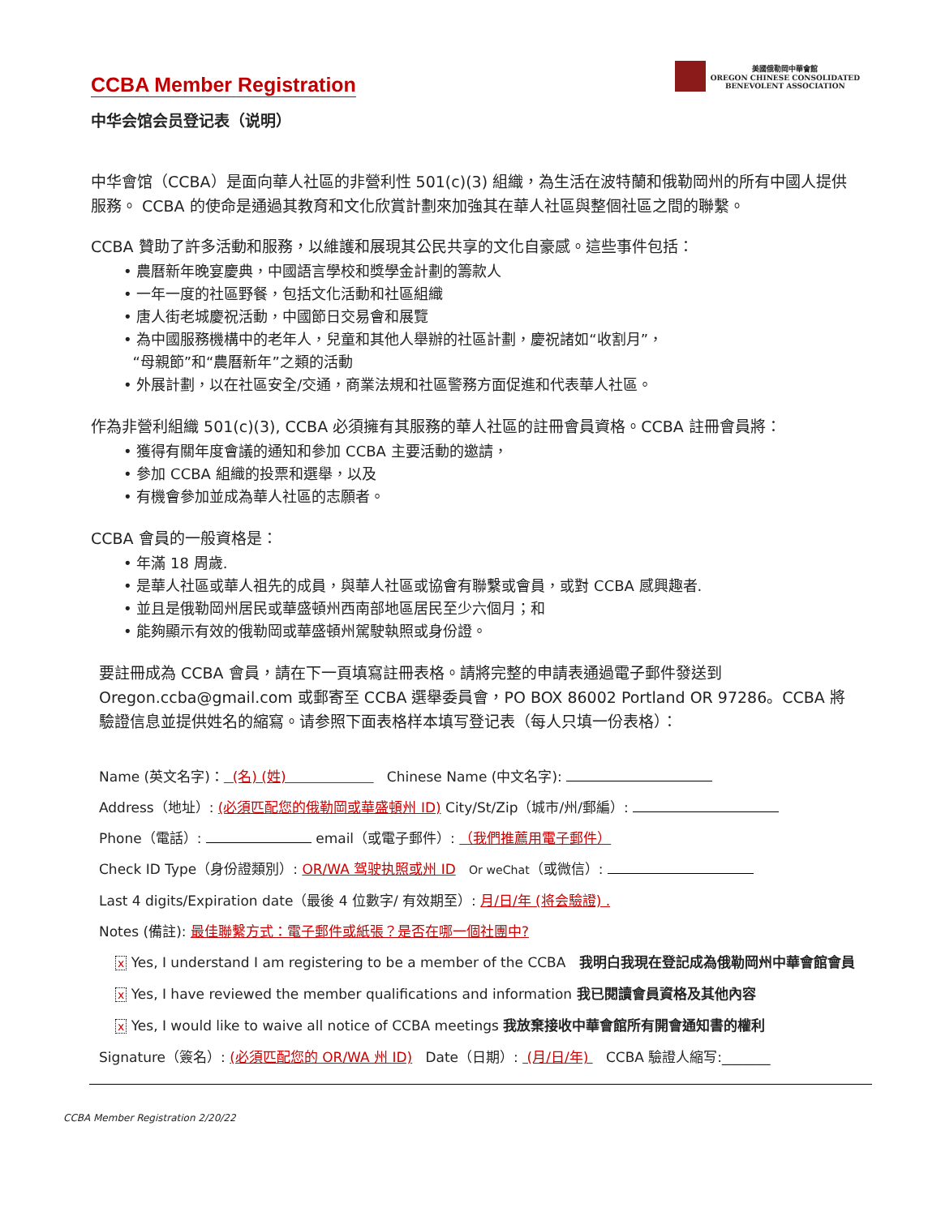CCBA Member Registration
美國俄勒岡中華會館
OREGON CHINESE CONSOLIDATED
BENEVOLENT ASSOCIATION
中华会馆会员登记表（说明）
中华會馆（CCBA）是面向華人社區的非營利性 501(c)(3) 組織，為生活在波特蘭和俄勒岡州的所有中國人提供服務。 CCBA 的使命是通過其教育和文化欣賞計劃來加強其在華人社區與整個社區之間的聯繫。
CCBA 贊助了許多活動和服務，以維護和展現其公民共享的文化自豪感。這些事件包括：
• 農曆新年晚宴慶典，中國語言學校和獎學金計劃的籌款人
• 一年一度的社區野餐，包括文化活動和社區組織
• 唐人街老城慶祝活動，中國節日交易會和展覽
• 為中國服務機構中的老年人，兒童和其他人舉辦的社區計劃，慶祝諸如“收割月”，
“母親節”和“農曆新年”之類的活動
• 外展計劃，以在社區安全/交通，商業法規和社區警務方面促進和代表華人社區。
作為非營利組織 501(c)(3), CCBA 必須擁有其服務的華人社區的註冊會員資格。CCBA 註冊會員將：
• 獲得有關年度會議的通知和參加 CCBA 主要活動的邀請，
• 參加 CCBA 組織的投票和選舉，以及
• 有機會參加並成為華人社區的志願者。
CCBA 會員的一般資格是：
• 年滿 18 周歲.
• 是華人社區或華人祖先的成員，與華人社區或協會有聯繫或會員，或對 CCBA 感興趣者.
• 並且是俄勒岡州居民或華盛頓州西南部地區居民至少六個月；和
• 能夠顯示有效的俄勒岡或華盛頓州駕駛執照或身份證。
要註冊成為 CCBA 會員，請在下一頁填寫註冊表格。請將完整的申請表通過電子郵件發送到 Oregon.ccba@gmail.com 或郵寄至 CCBA 選舉委員會，PO BOX 86002 Portland OR 97286。CCBA 將驗證信息並提供姓名的縮寫。请参照下面表格样本填写登记表（每人只填一份表格）：
Name (英文名字)： (名) (姓) Chinese Name (中文名字):
Address（地址）: (必須匹配您的俄勒岡或華盛頓州 ID) City/St/Zip（城市/州/郵編）:
Phone（電話）: email（或電子郵件）: （我們推薦用電子郵件）
Check ID Type（身份證類別）: OR/WA 驾驶执照或州 ID Or weChat（或微信）:
Last 4 digits/Expiration date（最後 4 位數字/ 有效期至）: 月/日/年 (将会驗證) .
Notes (備註): 最佳聯繫方式：電子郵件或紙張？是否在哪一個社團中?
x Yes, I understand I am registering to be a member of the CCBA 我明白我現在登記成為俄勒岡州中華會館會員
x Yes, I have reviewed the member qualifications and information 我已閱讀會員資格及其他內容
x Yes, I would like to waive all notice of CCBA meetings 我放棄接收中華會館所有開會通知書的權利
Signature（簽名）: (必須匹配您的 OR/WA 州 ID) Date（日期）: (月/日/年) CCBA 驗證人縮写:_______
CCBA Member Registration 2/20/22